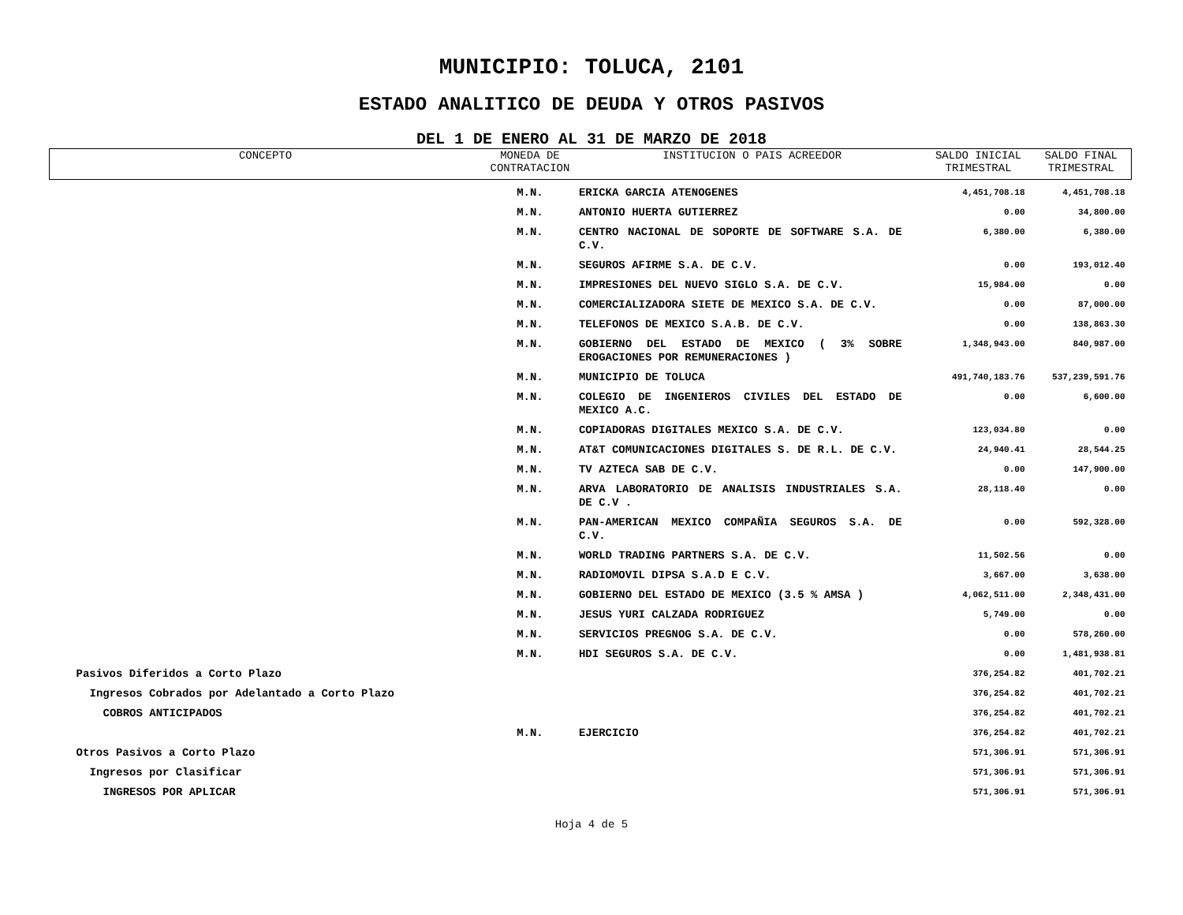MUNICIPIO: TOLUCA, 2101
ESTADO ANALITICO DE DEUDA Y OTROS PASIVOS
DEL 1 DE ENERO AL 31 DE MARZO DE 2018
| CONCEPTO | MONEDA DE CONTRATACION | INSTITUCION O PAIS ACREEDOR | SALDO INICIAL TRIMESTRAL | SALDO FINAL TRIMESTRAL |
| --- | --- | --- | --- | --- |
| | M.N. | ERICKA GARCIA ATENOGENES | 4,451,708.18 | 4,451,708.18 |
| | M.N. | ANTONIO HUERTA GUTIERREZ | 0.00 | 34,800.00 |
| | M.N. | CENTRO NACIONAL DE SOPORTE DE SOFTWARE S.A. DE C.V. | 6,380.00 | 6,380.00 |
| | M.N. | SEGUROS AFIRME S.A. DE C.V. | 0.00 | 193,012.40 |
| | M.N. | IMPRESIONES DEL NUEVO SIGLO S.A. DE C.V. | 15,984.00 | 0.00 |
| | M.N. | COMERCIALIZADORA SIETE DE MEXICO S.A. DE C.V. | 0.00 | 87,000.00 |
| | M.N. | TELEFONOS DE MEXICO S.A.B. DE C.V. | 0.00 | 138,863.30 |
| | M.N. | GOBIERNO DEL ESTADO DE MEXICO ( 3% SOBRE EROGACIONES POR REMUNERACIONES ) | 1,348,943.00 | 840,987.00 |
| | M.N. | MUNICIPIO DE TOLUCA | 491,740,183.76 | 537,239,591.76 |
| | M.N. | COLEGIO DE INGENIEROS CIVILES DEL ESTADO DE MEXICO A.C. | 0.00 | 6,600.00 |
| | M.N. | COPIADORAS DIGITALES MEXICO S.A. DE C.V. | 123,034.80 | 0.00 |
| | M.N. | AT&T COMUNICACIONES DIGITALES S. DE R.L. DE C.V. | 24,940.41 | 28,544.25 |
| | M.N. | TV AZTECA SAB DE C.V. | 0.00 | 147,900.00 |
| | M.N. | ARVA LABORATORIO DE ANALISIS INDUSTRIALES S.A. DE C.V . | 28,118.40 | 0.00 |
| | M.N. | PAN-AMERICAN MEXICO COMPAÑIA SEGUROS S.A. DE C.V. | 0.00 | 592,328.00 |
| | M.N. | WORLD TRADING PARTNERS S.A. DE C.V. | 11,502.56 | 0.00 |
| | M.N. | RADIOMOVIL DIPSA S.A.D E C.V. | 3,667.00 | 3,638.00 |
| | M.N. | GOBIERNO DEL ESTADO DE MEXICO (3.5 % AMSA ) | 4,062,511.00 | 2,348,431.00 |
| | M.N. | JESUS YURI CALZADA RODRIGUEZ | 5,749.00 | 0.00 |
| | M.N. | SERVICIOS PREGNOG S.A. DE C.V. | 0.00 | 578,260.00 |
| | M.N. | HDI SEGUROS S.A. DE C.V. | 0.00 | 1,481,938.81 |
| Pasivos Diferidos a Corto Plazo | | | 376,254.82 | 401,702.21 |
| Ingresos Cobrados por Adelantado a Corto Plazo | | | 376,254.82 | 401,702.21 |
| COBROS ANTICIPADOS | | | 376,254.82 | 401,702.21 |
| | M.N. | EJERCICIO | 376,254.82 | 401,702.21 |
| Otros Pasivos a Corto Plazo | | | 571,306.91 | 571,306.91 |
| Ingresos por Clasificar | | | 571,306.91 | 571,306.91 |
| INGRESOS POR APLICAR | | | 571,306.91 | 571,306.91 |
Hoja 4 de 5